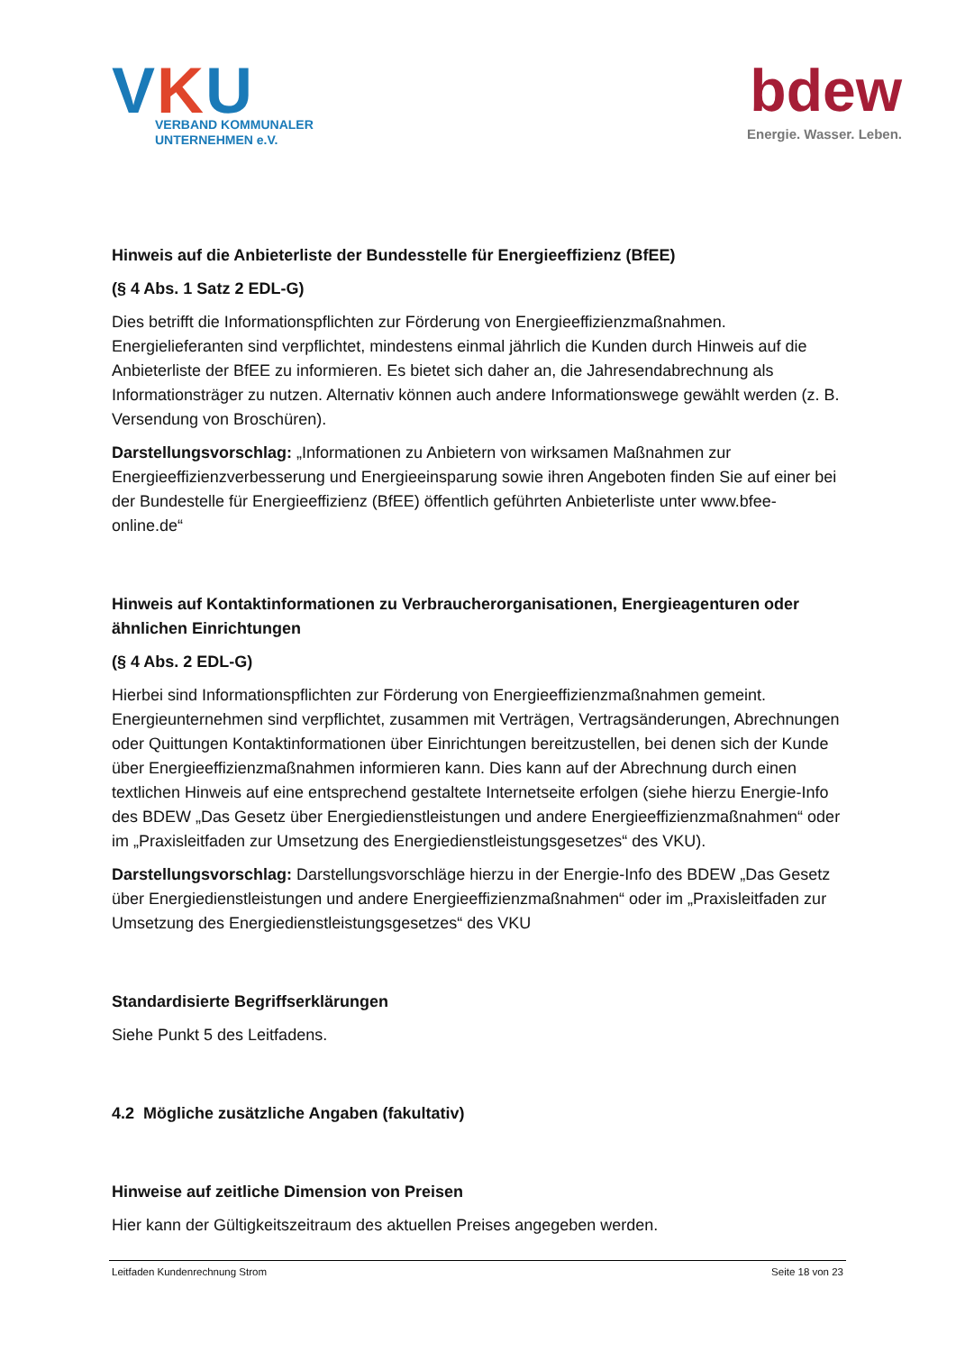VKU
VERBAND KOMMUNALER
UNTERNEHMEN e.V.
bdew
Energie. Wasser. Leben.
Hinweis auf die Anbieterliste der Bundesstelle für Energieeffizienz (BfEE)
(§ 4 Abs. 1 Satz 2 EDL-G)
Dies betrifft die Informationspflichten zur Förderung von Energieeffizienzmaßnahmen. Energielieferanten sind verpflichtet, mindestens einmal jährlich die Kunden durch Hinweis auf die Anbieterliste der BfEE zu informieren. Es bietet sich daher an, die Jahresendabrechnung als Informationsträger zu nutzen. Alternativ können auch andere Informationswege gewählt werden (z. B. Versendung von Broschüren).
Darstellungsvorschlag: „Informationen zu Anbietern von wirksamen Maßnahmen zur Energieeffizienzverbesserung und Energieeinsparung sowie ihren Angeboten finden Sie auf einer bei der Bundestelle für Energieeffizienz (BfEE) öffentlich geführten Anbieterliste unter www.bfee-online.de“
Hinweis auf Kontaktinformationen zu Verbraucherorganisationen, Energieagenturen oder ähnlichen Einrichtungen
(§ 4 Abs. 2 EDL-G)
Hierbei sind Informationspflichten zur Förderung von Energieeffizienzmaßnahmen gemeint. Energieunternehmen sind verpflichtet, zusammen mit Verträgen, Vertragsänderungen, Abrechnungen oder Quittungen Kontaktinformationen über Einrichtungen bereitzustellen, bei denen sich der Kunde über Energieeffizienzmaßnahmen informieren kann. Dies kann auf der Abrechnung durch einen textlichen Hinweis auf eine entsprechend gestaltete Internetseite erfolgen (siehe hierzu Energie-Info des BDEW „Das Gesetz über Energiedienstleistungen und andere Energieeffizienzmaßnahmen“ oder im „Praxisleitfaden zur Umsetzung des Energiedienstleistungsgesetzes“ des VKU).
Darstellungsvorschlag: Darstellungsvorschläge hierzu in der Energie-Info des BDEW „Das Gesetz über Energiedienstleistungen und andere Energieeffizienzmaßnahmen“ oder im „Praxisleitfaden zur Umsetzung des Energiedienstleistungsgesetzes“ des VKU
Standardisierte Begriffserklärungen
Siehe Punkt 5 des Leitfadens.
4.2 Mögliche zusätzliche Angaben (fakultativ)
Hinweise auf zeitliche Dimension von Preisen
Hier kann der Gültigkeitszeitraum des aktuellen Preises angegeben werden.
Leitfaden Kundenrechnung Strom Seite 18 von 23